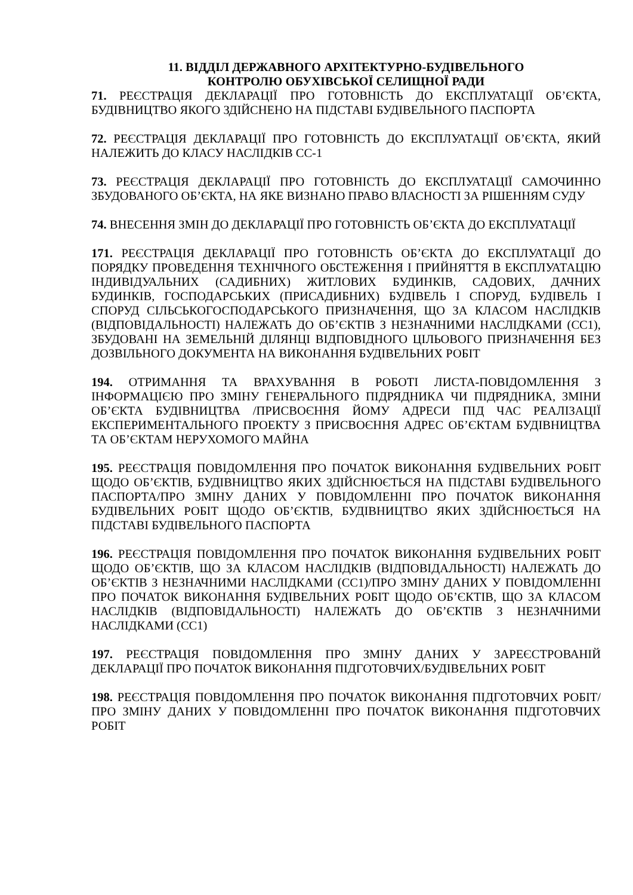11. ВІДДІЛ ДЕРЖАВНОГО АРХІТЕКТУРНО-БУДІВЕЛЬНОГО
КОНТРОЛЮ ОБУХІВСЬКОЇ СЕЛИЩНОЇ РАДИ
71. РЕЄСТРАЦІЯ ДЕКЛАРАЦІЇ ПРО ГОТОВНІСТЬ ДО ЕКСПЛУАТАЦІЇ ОБ’ЄКТА, БУДІВНИЦТВО ЯКОГО ЗДІЙСНЕНО НА ПІДСТАВІ БУДІВЕЛЬНОГО ПАСПОРТА
72. РЕЄСТРАЦІЯ ДЕКЛАРАЦІЇ ПРО ГОТОВНІСТЬ ДО ЕКСПЛУАТАЦІЇ ОБ’ЄКТА, ЯКИЙ НАЛЕЖИТЬ ДО КЛАСУ НАСЛІДКІВ СС-1
73. РЕЄСТРАЦІЯ ДЕКЛАРАЦІЇ ПРО ГОТОВНІСТЬ ДО ЕКСПЛУАТАЦІЇ САМОЧИННО ЗБУДОВАНОГО ОБ’ЄКТА, НА ЯКЕ ВИЗНАНО ПРАВО ВЛАСНОСТІ ЗА РІШЕННЯМ СУДУ
74. ВНЕСЕННЯ ЗМІН ДО ДЕКЛАРАЦІЇ ПРО ГОТОВНІСТЬ ОБ’ЄКТА ДО ЕКСПЛУАТАЦІЇ
171. РЕЄСТРАЦІЯ ДЕКЛАРАЦІЇ ПРО ГОТОВНІСТЬ ОБ’ЄКТА ДО ЕКСПЛУАТАЦІЇ ДО ПОРЯДКУ ПРОВЕДЕННЯ ТЕХНІЧНОГО ОБСТЕЖЕННЯ І ПРИЙНЯТТЯ В ЕКСПЛУАТАЦІЮ ІНДИВІДУАЛЬНИХ (САДИБНИХ) ЖИТЛОВИХ БУДИНКІВ, САДОВИХ, ДАЧНИХ БУДИНКІВ, ГОСПОДАРСЬКИХ (ПРИСАДИБНИХ) БУДІВЕЛЬ І СПОРУД, БУДІВЕЛЬ І СПОРУД СІЛЬСЬКОГОСПОДАРСЬКОГО ПРИЗНАЧЕННЯ, ЩО ЗА КЛАСОМ НАСЛІДКІВ (ВІДПОВІДАЛЬНОСТІ) НАЛЕЖАТЬ ДО ОБ’ЄКТІВ З НЕЗНАЧНИМИ НАСЛІДКАМИ (СС1), ЗБУДОВАНІ НА ЗЕМЕЛЬНІЙ ДІЛЯНЦІ ВІДПОВІДНОГО ЦІЛЬОВОГО ПРИЗНАЧЕННЯ БЕЗ ДОЗВІЛЬНОГО ДОКУМЕНТА НА ВИКОНАННЯ БУДІВЕЛЬНИХ РОБІТ
194. ОТРИМАННЯ ТА ВРАХУВАННЯ В РОБОТІ ЛИСТА-ПОВІДОМЛЕННЯ З ІНФОРМАЦІЄЮ ПРО ЗМІНУ ГЕНЕРАЛЬНОГО ПІДРЯДНИКА ЧИ ПІДРЯДНИКА, ЗМІНИ ОБ’ЄКТА БУДІВНИЦТВА /ПРИСВОЄННЯ ЙОМУ АДРЕСИ ПІД ЧАС РЕАЛІЗАЦІЇ ЕКСПЕРИМЕНТАЛЬНОГО ПРОЕКТУ З ПРИСВОЄННЯ АДРЕС ОБ’ЄКТАМ БУДІВНИЦТВА ТА ОБ’ЄКТАМ НЕРУХОМОГО МАЙНА
195. РЕЄСТРАЦІЯ ПОВІДОМЛЕННЯ ПРО ПОЧАТОК ВИКОНАННЯ БУДІВЕЛЬНИХ РОБІТ ЩОДО ОБ’ЄКТІВ, БУДІВНИЦТВО ЯКИХ ЗДІЙСНЮЄТЬСЯ НА ПІДСТАВІ БУДІВЕЛЬНОГО ПАСПОРТА/ПРО ЗМІНУ ДАНИХ У ПОВІДОМЛЕННІ ПРО ПОЧАТОК ВИКОНАННЯ БУДІВЕЛЬНИХ РОБІТ ЩОДО ОБ’ЄКТІВ, БУДІВНИЦТВО ЯКИХ ЗДІЙСНЮЄТЬСЯ НА ПІДСТАВІ БУДІВЕЛЬНОГО ПАСПОРТА
196. РЕЄСТРАЦІЯ ПОВІДОМЛЕННЯ ПРО ПОЧАТОК ВИКОНАННЯ БУДІВЕЛЬНИХ РОБІТ ЩОДО ОБ’ЄКТІВ, ЩО ЗА КЛАСОМ НАСЛІДКІВ (ВІДПОВІДАЛЬНОСТІ) НАЛЕЖАТЬ ДО ОБ’ЄКТІВ З НЕЗНАЧНИМИ НАСЛІДКАМИ (СС1)/ПРО ЗМІНУ ДАНИХ У ПОВІДОМЛЕННІ ПРО ПОЧАТОК ВИКОНАННЯ БУДІВЕЛЬНИХ РОБІТ ЩОДО ОБ’ЄКТІВ, ЩО ЗА КЛАСОМ НАСЛІДКІВ (ВІДПОВІДАЛЬНОСТІ) НАЛЕЖАТЬ ДО ОБ’ЄКТІВ З НЕЗНАЧНИМИ НАСЛІДКАМИ (СС1)
197. РЕЄСТРАЦІЯ ПОВІДОМЛЕННЯ ПРО ЗМІНУ ДАНИХ У ЗАРЕЄСТРОВАНІЙ ДЕКЛАРАЦІЇ ПРО ПОЧАТОК ВИКОНАННЯ ПІДГОТОВЧИХ/БУДІВЕЛЬНИХ РОБІТ
198. РЕЄСТРАЦІЯ ПОВІДОМЛЕННЯ ПРО ПОЧАТОК ВИКОНАННЯ ПІДГОТОВЧИХ РОБІТ/ПРО ЗМІНУ ДАНИХ У ПОВІДОМЛЕННІ ПРО ПОЧАТОК ВИКОНАННЯ ПІДГОТОВЧИХ РОБІТ